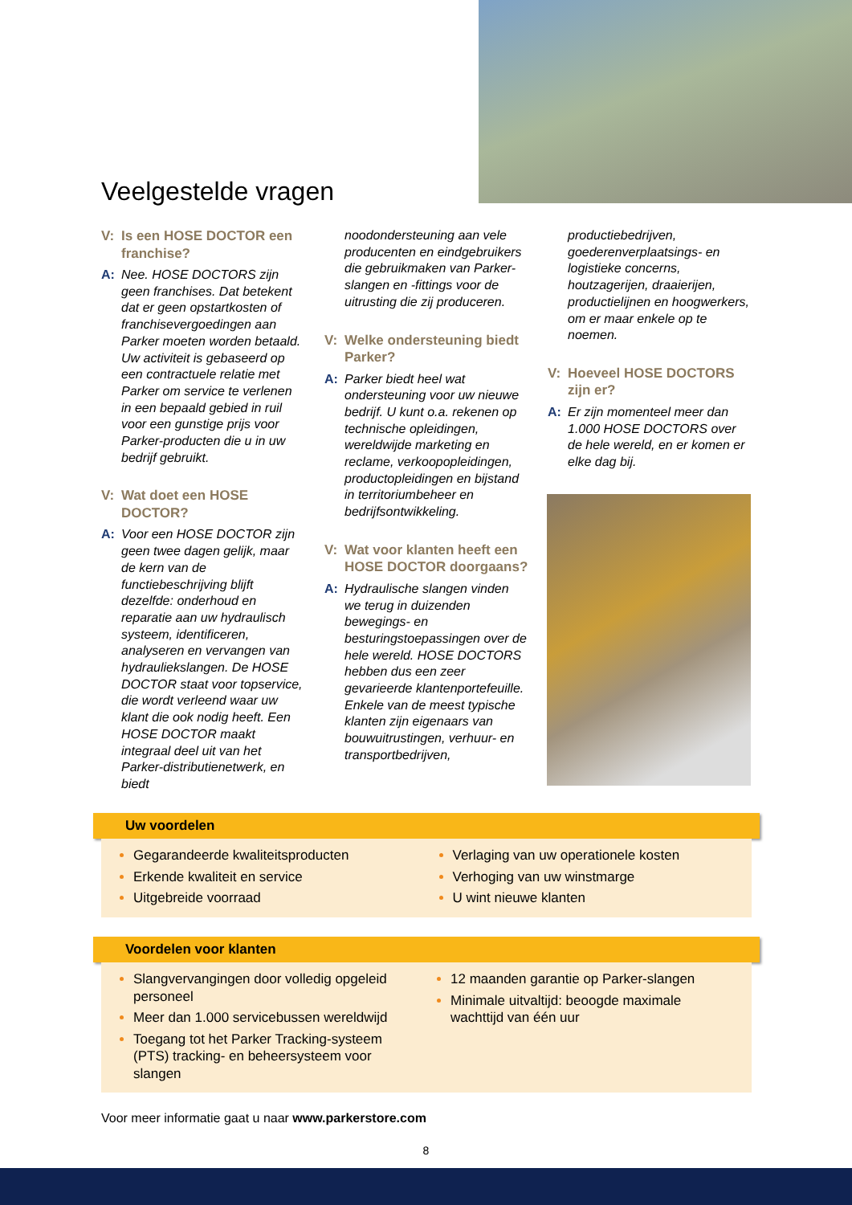Veelgestelde vragen
V: Is een HOSE DOCTOR een franchise?
A: Nee. HOSE DOCTORS zijn geen franchises. Dat betekent dat er geen opstartkosten of franchisevergoedingen aan Parker moeten worden betaald. Uw activiteit is gebaseerd op een contractuele relatie met Parker om service te verlenen in een bepaald gebied in ruil voor een gunstige prijs voor Parker-producten die u in uw bedrijf gebruikt.
V: Wat doet een HOSE DOCTOR?
A: Voor een HOSE DOCTOR zijn geen twee dagen gelijk, maar de kern van de functiebeschrijving blijft dezelfde: onderhoud en reparatie aan uw hydraulisch systeem, identificeren, analyseren en vervangen van hydrauliekslangen. De HOSE DOCTOR staat voor topservice, die wordt verleend waar uw klant die ook nodig heeft. Een HOSE DOCTOR maakt integraal deel uit van het Parker-distributienetwerk, en biedt
noodondersteuning aan vele producenten en eindgebruikers die gebruikmaken van Parker-slangen en -fittings voor de uitrusting die zij produceren.
V: Welke ondersteuning biedt Parker?
A: Parker biedt heel wat ondersteuning voor uw nieuwe bedrijf. U kunt o.a. rekenen op technische opleidingen, wereldwijde marketing en reclame, verkoopopleidingen, productopleidingen en bijstand in territoriumbeheer en bedrijfsontwikkeling.
V: Wat voor klanten heeft een HOSE DOCTOR doorgaans?
A: Hydraulische slangen vinden we terug in duizenden bewegings- en besturingstoepassingen over de hele wereld. HOSE DOCTORS hebben dus een zeer gevarieerde klantenportefeuille. Enkele van de meest typische klanten zijn eigenaars van bouwuitrustingen, verhuur- en transportbedrijven,
productiebedrijven, goederenverplaatsings- en logistieke concerns, houtzagerijen, draaierijen, productielijnen en hoogwerkers, om er maar enkele op te noemen.
V: Hoeveel HOSE DOCTORS zijn er?
A: Er zijn momenteel meer dan 1.000 HOSE DOCTORS over de hele wereld, en er komen er elke dag bij.
Uw voordelen
Gegarandeerde kwaliteitsproducten
Erkende kwaliteit en service
Uitgebreide voorraad
Verlaging van uw operationele kosten
Verhoging van uw winstmarge
U wint nieuwe klanten
Voordelen voor klanten
Slangvervangingen door volledig opgeleid personeel
Meer dan 1.000 servicebussen wereldwijd
Toegang tot het Parker Tracking-systeem (PTS) tracking- en beheersysteem voor slangen
12 maanden garantie op Parker-slangen
Minimale uitvaltijd: beoogde maximale wachttijd van één uur
Voor meer informatie gaat u naar www.parkerstore.com
8